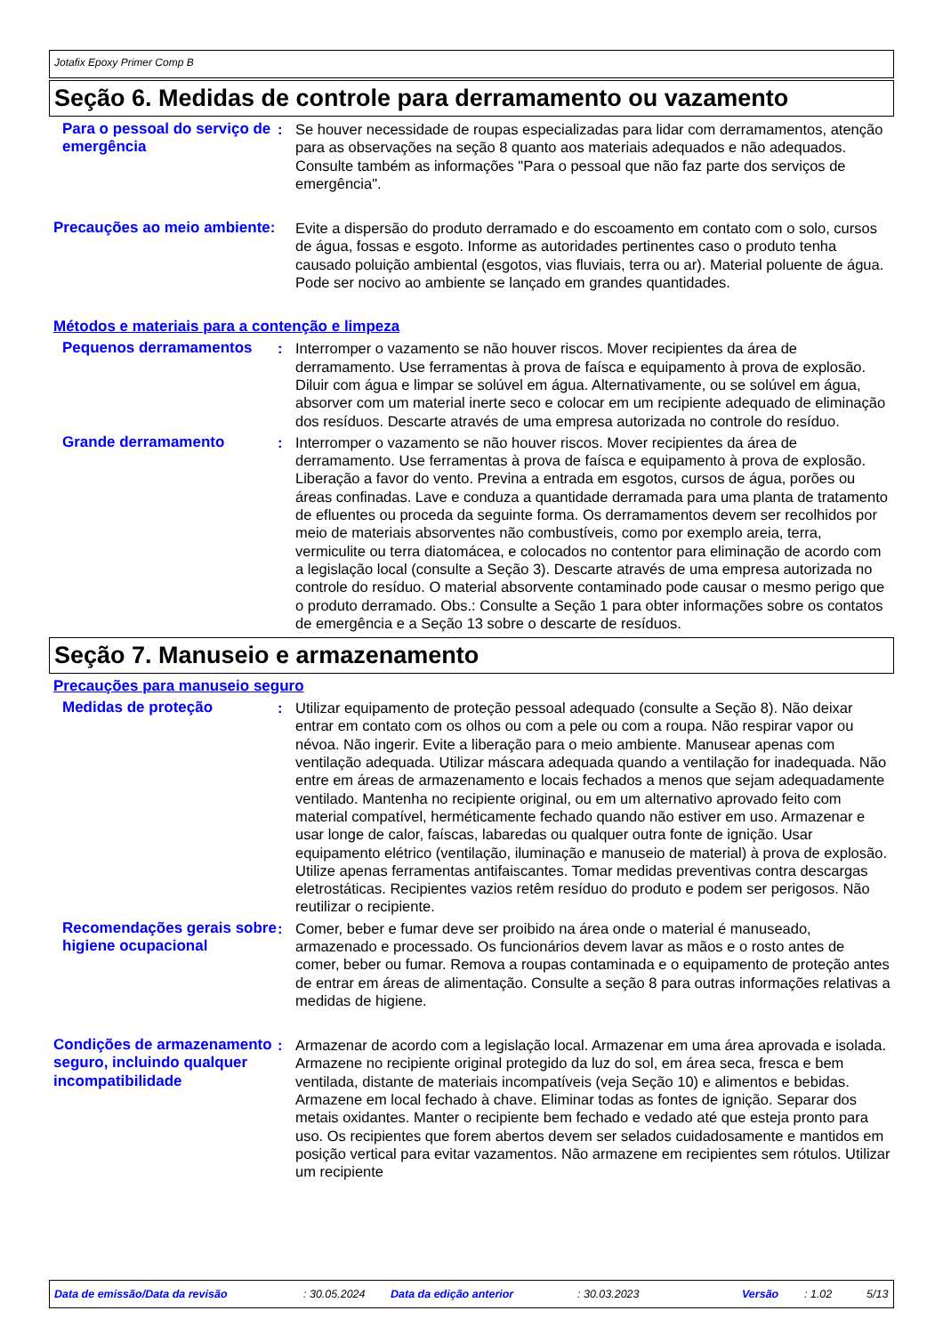Jotafix Epoxy Primer Comp B
Seção 6. Medidas de controle para derramamento ou vazamento
Para o pessoal do serviço de emergência
: Se houver necessidade de roupas especializadas para lidar com derramamentos, atenção para as observações na seção 8 quanto aos materiais adequados e não adequados. Consulte também as informações "Para o pessoal que não faz parte dos serviços de emergência".
Precauções ao meio ambiente:
Evite a dispersão do produto derramado e do escoamento em contato com o solo, cursos de água, fossas e esgoto. Informe as autoridades pertinentes caso o produto tenha causado poluição ambiental (esgotos, vias fluviais, terra ou ar). Material poluente de água. Pode ser nocivo ao ambiente se lançado em grandes quantidades.
Métodos e materiais para a contenção e limpeza
Pequenos derramamentos : Interromper o vazamento se não houver riscos. Mover recipientes da área de derramamento. Use ferramentas à prova de faísca e equipamento à prova de explosão. Diluir com água e limpar se solúvel em água. Alternativamente, ou se solúvel em água, absorver com um material inerte seco e colocar em um recipiente adequado de eliminação dos resíduos. Descarte através de uma empresa autorizada no controle do resíduo.
Grande derramamento : Interromper o vazamento se não houver riscos. Mover recipientes da área de derramamento. Use ferramentas à prova de faísca e equipamento à prova de explosão. Liberação a favor do vento. Previna a entrada em esgotos, cursos de água, porões ou áreas confinadas. Lave e conduza a quantidade derramada para uma planta de tratamento de efluentes ou proceda da seguinte forma. Os derramamentos devem ser recolhidos por meio de materiais absorventes não combustíveis, como por exemplo areia, terra, vermiculite ou terra diatomácea, e colocados no contentor para eliminação de acordo com a legislação local (consulte a Seção 3). Descarte através de uma empresa autorizada no controle do resíduo. O material absorvente contaminado pode causar o mesmo perigo que o produto derramado. Obs.: Consulte a Seção 1 para obter informações sobre os contatos de emergência e a Seção 13 sobre o descarte de resíduos.
Seção 7. Manuseio e armazenamento
Precauções para manuseio seguro
Medidas de proteção : Utilizar equipamento de proteção pessoal adequado (consulte a Seção 8). Não deixar entrar em contato com os olhos ou com a pele ou com a roupa. Não respirar vapor ou névoa. Não ingerir. Evite a liberação para o meio ambiente. Manusear apenas com ventilação adequada. Utilizar máscara adequada quando a ventilação for inadequada. Não entre em áreas de armazenamento e locais fechados a menos que sejam adequadamente ventilado. Mantenha no recipiente original, ou em um alternativo aprovado feito com material compatível, herméticamente fechado quando não estiver em uso. Armazenar e usar longe de calor, faíscas, labaredas ou qualquer outra fonte de ignição. Usar equipamento elétrico (ventilação, iluminação e manuseio de material) à prova de explosão. Utilize apenas ferramentas antifaiscantes. Tomar medidas preventivas contra descargas eletrostáticas. Recipientes vazios retêm resíduo do produto e podem ser perigosos. Não reutilizar o recipiente.
Recomendações gerais sobre higiene ocupacional
: Comer, beber e fumar deve ser proibido na área onde o material é manuseado, armazenado e processado. Os funcionários devem lavar as mãos e o rosto antes de comer, beber ou fumar. Remova a roupas contaminada e o equipamento de proteção antes de entrar em áreas de alimentação. Consulte a seção 8 para outras informações relativas a medidas de higiene.
Condições de armazenamento seguro, incluindo qualquer incompatibilidade
: Armazenar de acordo com a legislação local. Armazenar em uma área aprovada e isolada. Armazene no recipiente original protegido da luz do sol, em área seca, fresca e bem ventilada, distante de materiais incompatíveis (veja Seção 10) e alimentos e bebidas. Armazene em local fechado à chave. Eliminar todas as fontes de ignição. Separar dos metais oxidantes. Manter o recipiente bem fechado e vedado até que esteja pronto para uso. Os recipientes que forem abertos devem ser selados cuidadosamente e mantidos em posição vertical para evitar vazamentos. Não armazene em recipientes sem rótulos. Utilizar um recipiente
Data de emissão/Data da revisão: 30.05.2024 Data da edição anterior: 30.03.2023 Versão: 1.02 5/13